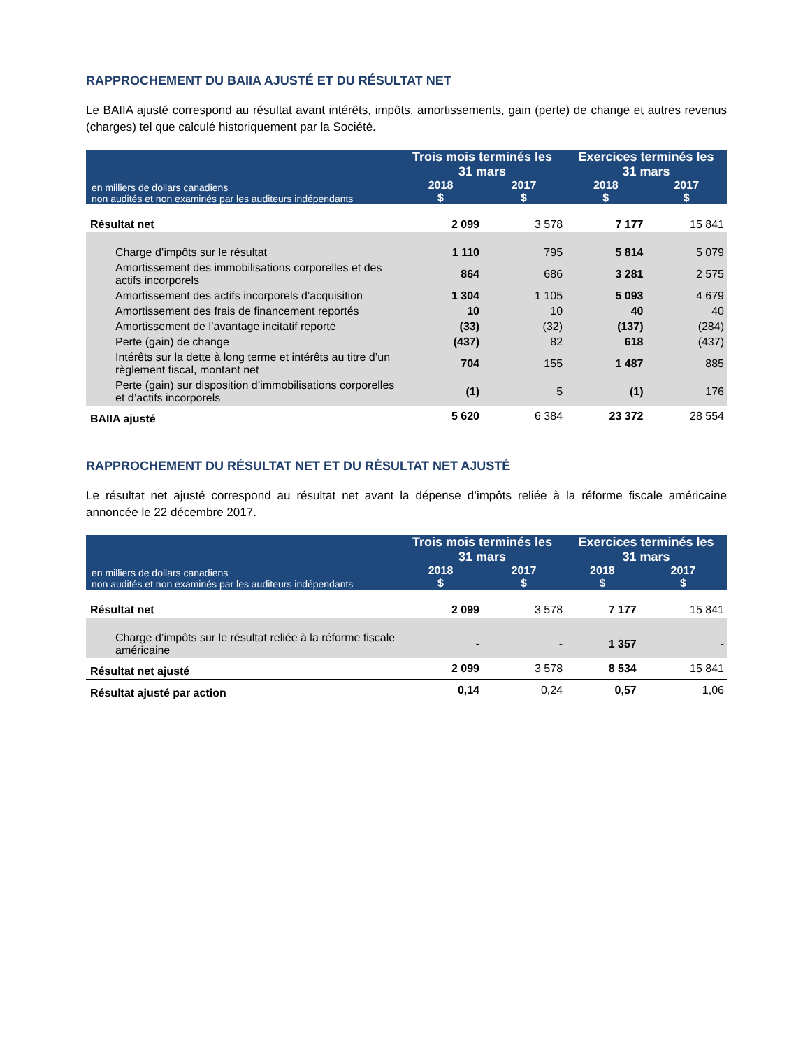RAPPROCHEMENT DU BAIIA AJUSTÉ ET DU RÉSULTAT NET
Le BAIIA ajusté correspond au résultat avant intérêts, impôts, amortissements, gain (perte) de change et autres revenus (charges) tel que calculé historiquement par la Société.
| en milliers de dollars canadiens non audités et non examinés par les auditeurs indépendants | Trois mois terminés les 31 mars | | Exercices terminés les 31 mars | |
| --- | --- | --- | --- | --- |
| | 2018 $ | 2017 $ | 2018 $ | 2017 $ |
| Résultat net | 2 099 | 3 578 | 7 177 | 15 841 |
| Charge d’impôts sur le résultat | 1 110 | 795 | 5 814 | 5 079 |
| Amortissement des immobilisations corporelles et des actifs incorporels | 864 | 686 | 3 281 | 2 575 |
| Amortissement des actifs incorporels d’acquisition | 1 304 | 1 105 | 5 093 | 4 679 |
| Amortissement des frais de financement reportés | 10 | 10 | 40 | 40 |
| Amortissement de l’avantage incitatif reporté | (33) | (32) | (137) | (284) |
| Perte (gain) de change | (437) | 82 | 618 | (437) |
| Intérêts sur la dette à long terme et intérêts au titre d’un règlement fiscal, montant net | 704 | 155 | 1 487 | 885 |
| Perte (gain) sur disposition d’immobilisations corporelles et d’actifs incorporels | (1) | 5 | (1) | 176 |
| BAIIA ajusté | 5 620 | 6 384 | 23 372 | 28 554 |
RAPPROCHEMENT DU RÉSULTAT NET ET DU RÉSULTAT NET AJUSTÉ
Le résultat net ajusté correspond au résultat net avant la dépense d’impôts reliée à la réforme fiscale américaine annoncée le 22 décembre 2017.
| en milliers de dollars canadiens non audités et non examinés par les auditeurs indépendants | Trois mois terminés les 31 mars | | Exercices terminés les 31 mars | |
| --- | --- | --- | --- | --- |
| | 2018 $ | 2017 $ | 2018 $ | 2017 $ |
| Résultat net | 2 099 | 3 578 | 7 177 | 15 841 |
| Charge d’impôts sur le résultat reliée à la réforme fiscale américaine | - | - | 1 357 | - |
| Résultat net ajusté | 2 099 | 3 578 | 8 534 | 15 841 |
| Résultat ajusté par action | 0,14 | 0,24 | 0,57 | 1,06 |